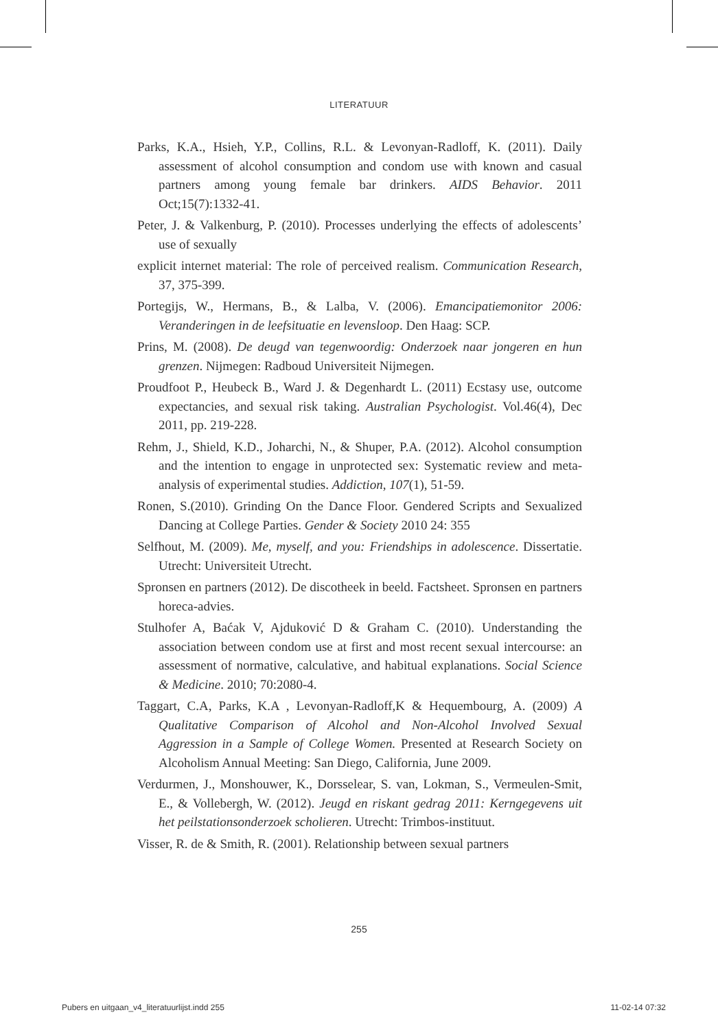LITERATUUR
Parks, K.A., Hsieh, Y.P., Collins, R.L. & Levonyan-Radloff, K. (2011). Daily assessment of alcohol consumption and condom use with known and casual partners among young female bar drinkers. AIDS Behavior. 2011 Oct;15(7):1332-41.
Peter, J. & Valkenburg, P. (2010). Processes underlying the effects of adolescents’ use of sexually
explicit internet material: The role of perceived realism. Communication Research, 37, 375-399.
Portegijs, W., Hermans, B., & Lalba, V. (2006). Emancipatiemonitor 2006: Veranderingen in de leefsituatie en levensloop. Den Haag: SCP.
Prins, M. (2008). De deugd van tegenwoordig: Onderzoek naar jongeren en hun grenzen. Nijmegen: Radboud Universiteit Nijmegen.
Proudfoot P., Heubeck B., Ward J. & Degenhardt L. (2011) Ecstasy use, outcome expectancies, and sexual risk taking. Australian Psychologist. Vol.46(4), Dec 2011, pp. 219-228.
Rehm, J., Shield, K.D., Joharchi, N., & Shuper, P.A. (2012). Alcohol consumption and the intention to engage in unprotected sex: Systematic review and meta-analysis of experimental studies. Addiction, 107(1), 51-59.
Ronen, S.(2010). Grinding On the Dance Floor. Gendered Scripts and Sexualized Dancing at College Parties. Gender & Society 2010 24: 355
Selfhout, M. (2009). Me, myself, and you: Friendships in adolescence. Dissertatie. Utrecht: Universiteit Utrecht.
Spronsen en partners (2012). De discotheek in beeld. Factsheet. Spronsen en partners horeca-advies.
Stulhofer A, Baćak V, Ajduković D & Graham C. (2010). Understanding the association between condom use at first and most recent sexual intercourse: an assessment of normative, calculative, and habitual explanations. Social Science & Medicine. 2010; 70:2080-4.
Taggart, C.A, Parks, K.A , Levonyan-Radloff,K & Hequembourg, A. (2009) A Qualitative Comparison of Alcohol and Non-Alcohol Involved Sexual Aggression in a Sample of College Women. Presented at Research Society on Alcoholism Annual Meeting: San Diego, California, June 2009.
Verdurmen, J., Monshouwer, K., Dorsselear, S. van, Lokman, S., Vermeulen-Smit, E., & Vollebergh, W. (2012). Jeugd en riskant gedrag 2011: Kerngegevens uit het peilstationsonderzoek scholieren. Utrecht: Trimbos-instituut.
Visser, R. de & Smith, R. (2001). Relationship between sexual partners
255
Pubers en uitgaan_v4_literatuurlijst.indd 255 11-02-14 07:32